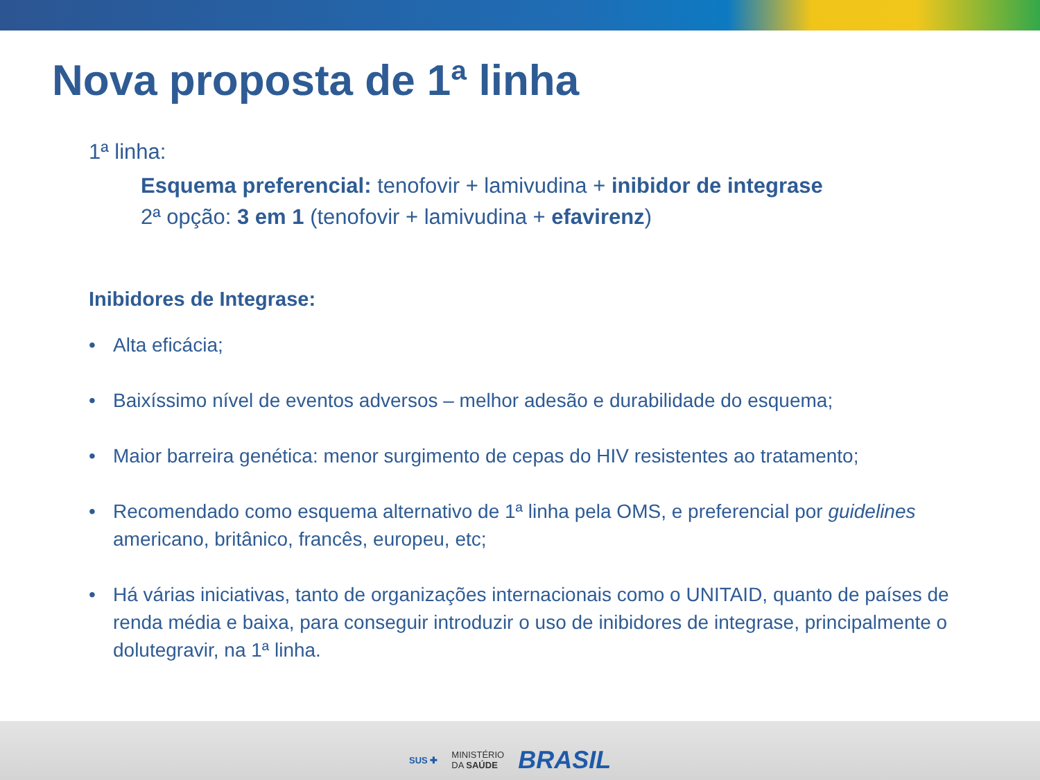Nova proposta de 1ª linha
1ª linha:
Esquema preferencial: tenofovir + lamivudina + inibidor de integrase
2ª opção: 3 em 1 (tenofovir + lamivudina + efavirenz)
Inibidores de Integrase:
• Alta eficácia;
• Baixíssimo nível de eventos adversos – melhor adesão e durabilidade do esquema;
• Maior barreira genética: menor surgimento de cepas do HIV resistentes ao tratamento;
• Recomendado como esquema alternativo de 1ª linha pela OMS, e preferencial por guidelines americano, britânico, francês, europeu, etc;
• Há várias iniciativas, tanto de organizações internacionais como o UNITAID, quanto de países de renda média e baixa, para conseguir introduzir o uso de inibidores de integrase, principalmente o dolutegravir, na 1ª linha.
SUS ✚ MINISTÉRIO
DA SAÚDE BRASIL